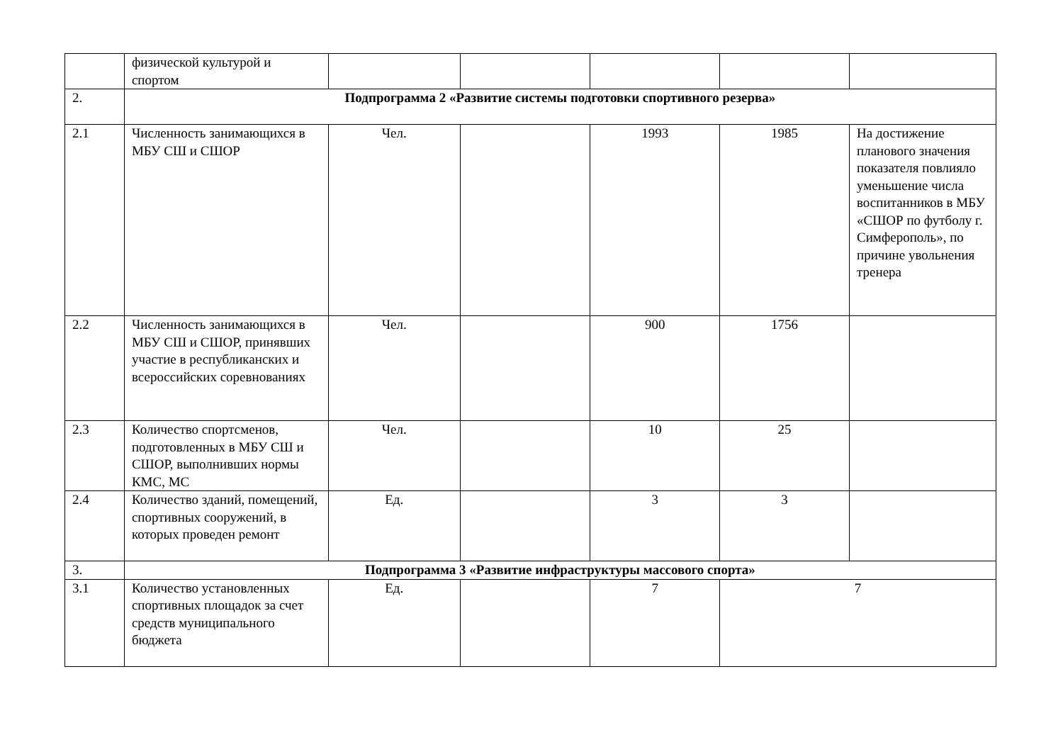| | физической культурой и спортом | | | | | |
| 2. | Подпрограмма 2 «Развитие системы подготовки спортивного резерва» | | | | | |
| 2.1 | Численность занимающихся в МБУ СШ и СШОР | Чел. | | 1993 | 1985 | На достижение планового значения показателя повлияло уменьшение числа воспитанников в МБУ «СШОР по футболу г. Симферополь», по причине увольнения тренера |
| 2.2 | Численность занимающихся в МБУ СШ и СШОР, принявших участие в республиканских и всероссийских соревнованиях | Чел. | | 900 | 1756 | |
| 2.3 | Количество спортсменов, подготовленных в МБУ СШ и СШОР, выполнивших нормы КМС, МС | Чел. | | 10 | 25 | |
| 2.4 | Количество зданий, помещений, спортивных сооружений, в которых проведен ремонт | Ед. | | 3 | 3 | |
| 3. | Подпрограмма 3 «Развитие инфраструктуры массового спорта» | | | | | |
| 3.1 | Количество установленных спортивных площадок за счет средств муниципального бюджета | Ед. | | 7 | 7 | |